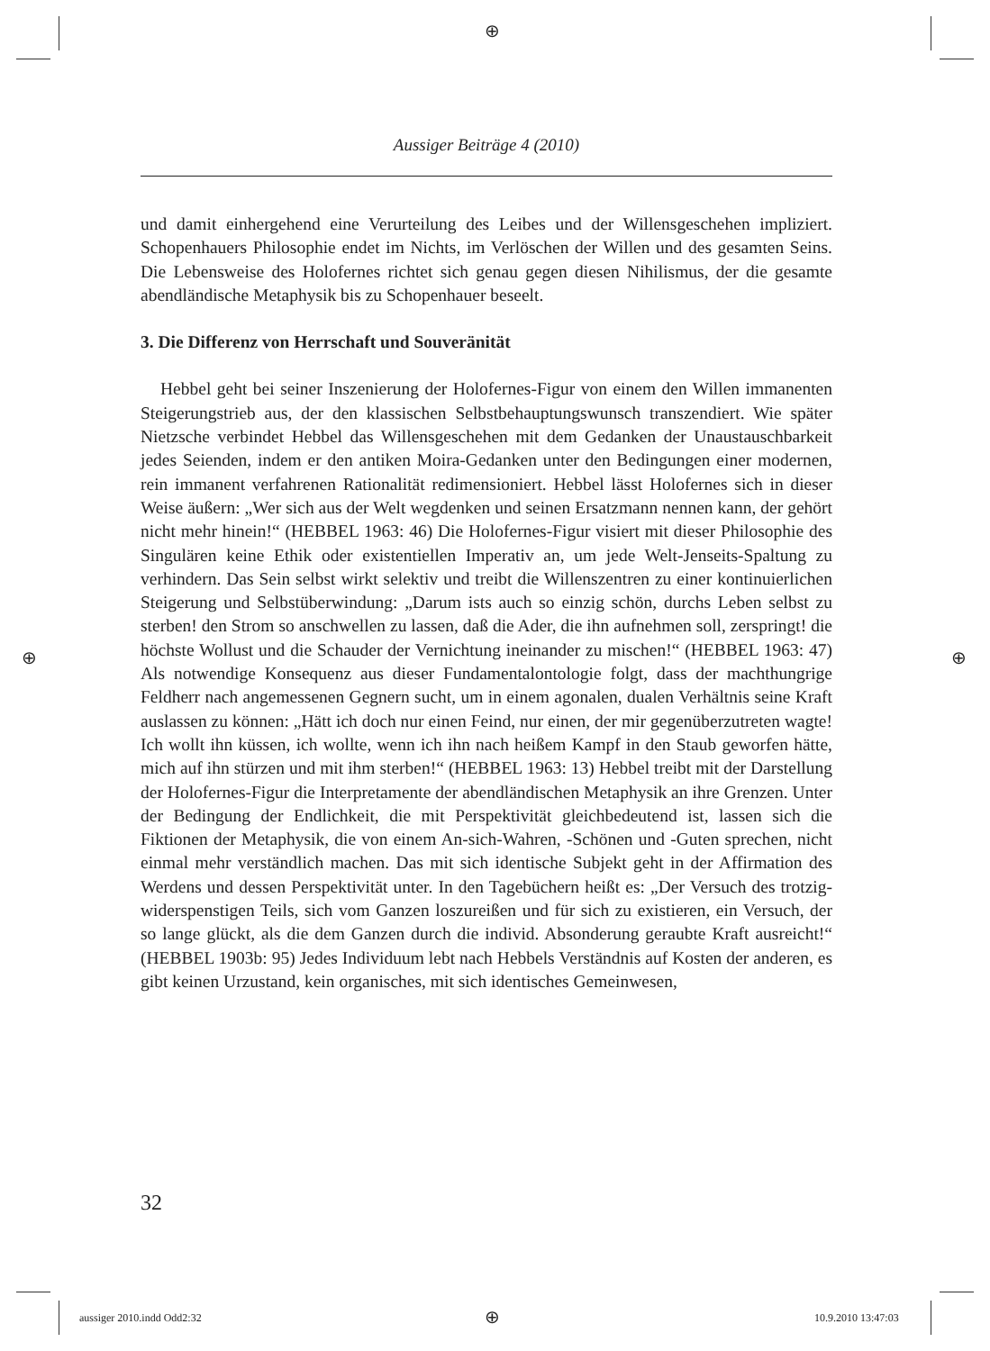⊕
Aussiger Beiträge 4 (2010)
und damit einhergehend eine Verurteilung des Leibes und der Willensgeschehen impliziert. Schopenhauers Philosophie endet im Nichts, im Verlöschen der Willen und des gesamten Seins. Die Lebensweise des Holofernes richtet sich genau gegen diesen Nihilismus, der die gesamte abendländische Metaphysik bis zu Schopenhauer beseelt.
3. Die Differenz von Herrschaft und Souveränität
Hebbel geht bei seiner Inszenierung der Holofernes-Figur von einem den Willen immanenten Steigerungstrieb aus, der den klassischen Selbstbehauptungswunsch transzendiert. Wie später Nietzsche verbindet Hebbel das Willensgeschehen mit dem Gedanken der Unaustauschbarkeit jedes Seienden, indem er den antiken Moira-Gedanken unter den Bedingungen einer modernen, rein immanent verfahrenen Rationalität redimensioniert. Hebbel lässt Holofernes sich in dieser Weise äußern: „Wer sich aus der Welt wegdenken und seinen Ersatzmann nennen kann, der gehört nicht mehr hinein!“ (HEBBEL 1963: 46) Die Holofernes-Figur visiert mit dieser Philosophie des Singulären keine Ethik oder existentiellen Imperativ an, um jede Welt-Jenseits-Spaltung zu verhindern. Das Sein selbst wirkt selektiv und treibt die Willenszentren zu einer kontinuierlichen Steigerung und Selbstüberwindung: „Darum ists auch so einzig schön, durchs Leben selbst zu sterben! den Strom so anschwellen zu lassen, daß die Ader, die ihn aufnehmen soll, zerspringt! die höchste Wollust und die Schauder der Vernichtung ineinander zu mischen!“ (HEBBEL 1963: 47) Als notwendige Konsequenz aus dieser Fundamentalontologie folgt, dass der machthungrige Feldherr nach angemessenen Gegnern sucht, um in einem agonalen, dualen Verhältnis seine Kraft auslassen zu können: „Hätt ich doch nur einen Feind, nur einen, der mir gegenüberzutreten wagte! Ich wollt ihn küssen, ich wollte, wenn ich ihn nach heißem Kampf in den Staub geworfen hätte, mich auf ihn stürzen und mit ihm sterben!“ (HEBBEL 1963: 13) Hebbel treibt mit der Darstellung der Holofernes-Figur die Interpretamente der abendländischen Metaphysik an ihre Grenzen. Unter der Bedingung der Endlichkeit, die mit Perspektivität gleichbedeutend ist, lassen sich die Fiktionen der Metaphysik, die von einem An-sich-Wahren, -Schönen und -Guten sprechen, nicht einmal mehr verständlich machen. Das mit sich identische Subjekt geht in der Affirmation des Werdens und dessen Perspektivität unter. In den Tagebüchern heißt es: „Der Versuch des trotzig-widerspenstigen Teils, sich vom Ganzen loszureißen und für sich zu existieren, ein Versuch, der so lange glückt, als die dem Ganzen durch die individ. Absonderung geraubte Kraft ausreicht!“ (HEBBEL 1903b: 95) Jedes Individuum lebt nach Hebbels Verständnis auf Kosten der anderen, es gibt keinen Urzustand, kein organisches, mit sich identisches Gemeinwesen,
⊕ ⊕
32
aussiger 2010.indd Odd2:32 ⊕ 10.9.2010 13:47:03